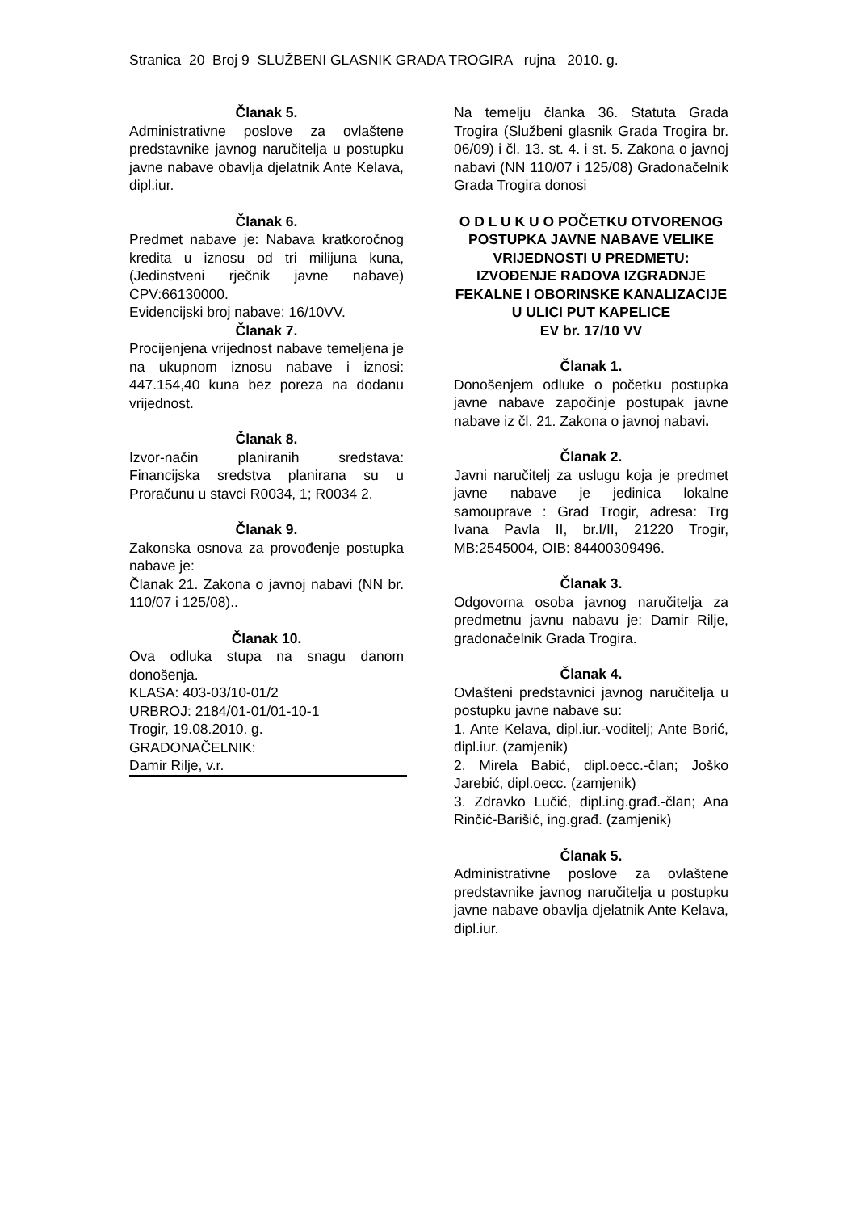Stranica 20 Broj 9 SLUŽBENI GLASNIK GRADA TROGIRA rujna 2010. g.
Članak 5.
Administrativne poslove za ovlaštene predstavnike javnog naručitelja u postupku javne nabave obavlja djelatnik Ante Kelava, dipl.iur.
Članak 6.
Predmet nabave je: Nabava kratkoročnog kredita u iznosu od tri milijuna kuna, (Jedinstveni rječnik javne nabave) CPV:66130000.
Evidencijski broj nabave: 16/10VV.
Članak 7.
Procijenjena vrijednost nabave temeljena je na ukupnom iznosu nabave i iznosi: 447.154,40 kuna bez poreza na dodanu vrijednost.
Članak 8.
Izvor-način planiranih sredstava: Financijska sredstva planirana su u Proračunu u stavci R0034, 1; R0034 2.
Članak 9.
Zakonska osnova za provođenje postupka nabave je:
Članak 21. Zakona o javnoj nabavi (NN br. 110/07 i 125/08)..
Članak 10.
Ova odluka stupa na snagu danom donošenja.
KLASA: 403-03/10-01/2
URBROJ: 2184/01-01/01-10-1
Trogir, 19.08.2010. g.
GRADONAČELNIK:
Damir Rilje, v.r.
Na temelju članka 36. Statuta Grada Trogira (Službeni glasnik Grada Trogira br. 06/09) i čl. 13. st. 4. i st. 5. Zakona o javnoj nabavi (NN 110/07 i 125/08) Gradonačelnik Grada Trogira donosi
O D L U K U O POČETKU OTVORENOG POSTUPKA JAVNE NABAVE VELIKE VRIJEDNOSTI U PREDMETU: IZVOĐENJE RADOVA IZGRADNJE FEKALNE I OBORINSKE KANALIZACIJE U ULICI PUT KAPELICE
EV br. 17/10 VV
Članak 1.
Donošenjem odluke o početku postupka javne nabave započinje postupak javne nabave iz čl. 21. Zakona o javnoj nabavi.
Članak 2.
Javni naručitelj za uslugu koja je predmet javne nabave je jedinica lokalne samouprave : Grad Trogir, adresa: Trg Ivana Pavla II, br.I/II, 21220 Trogir, MB:2545004, OIB: 84400309496.
Članak 3.
Odgovorna osoba javnog naručitelja za predmetnu javnu nabavu je: Damir Rilje, gradonačelnik Grada Trogira.
Članak 4.
Ovlašteni predstavnici javnog naručitelja u postupku javne nabave su:
1. Ante Kelava, dipl.iur.-voditelj; Ante Borić, dipl.iur. (zamjenik)
2. Mirela Babić, dipl.oecc.-član; Joško Jarebić, dipl.oecc. (zamjenik)
3. Zdravko Lučić, dipl.ing.građ.-član; Ana Rinčić-Barišić, ing.građ. (zamjenik)
Članak 5.
Administrativne poslove za ovlaštene predstavnike javnog naručitelja u postupku javne nabave obavlja djelatnik Ante Kelava, dipl.iur.